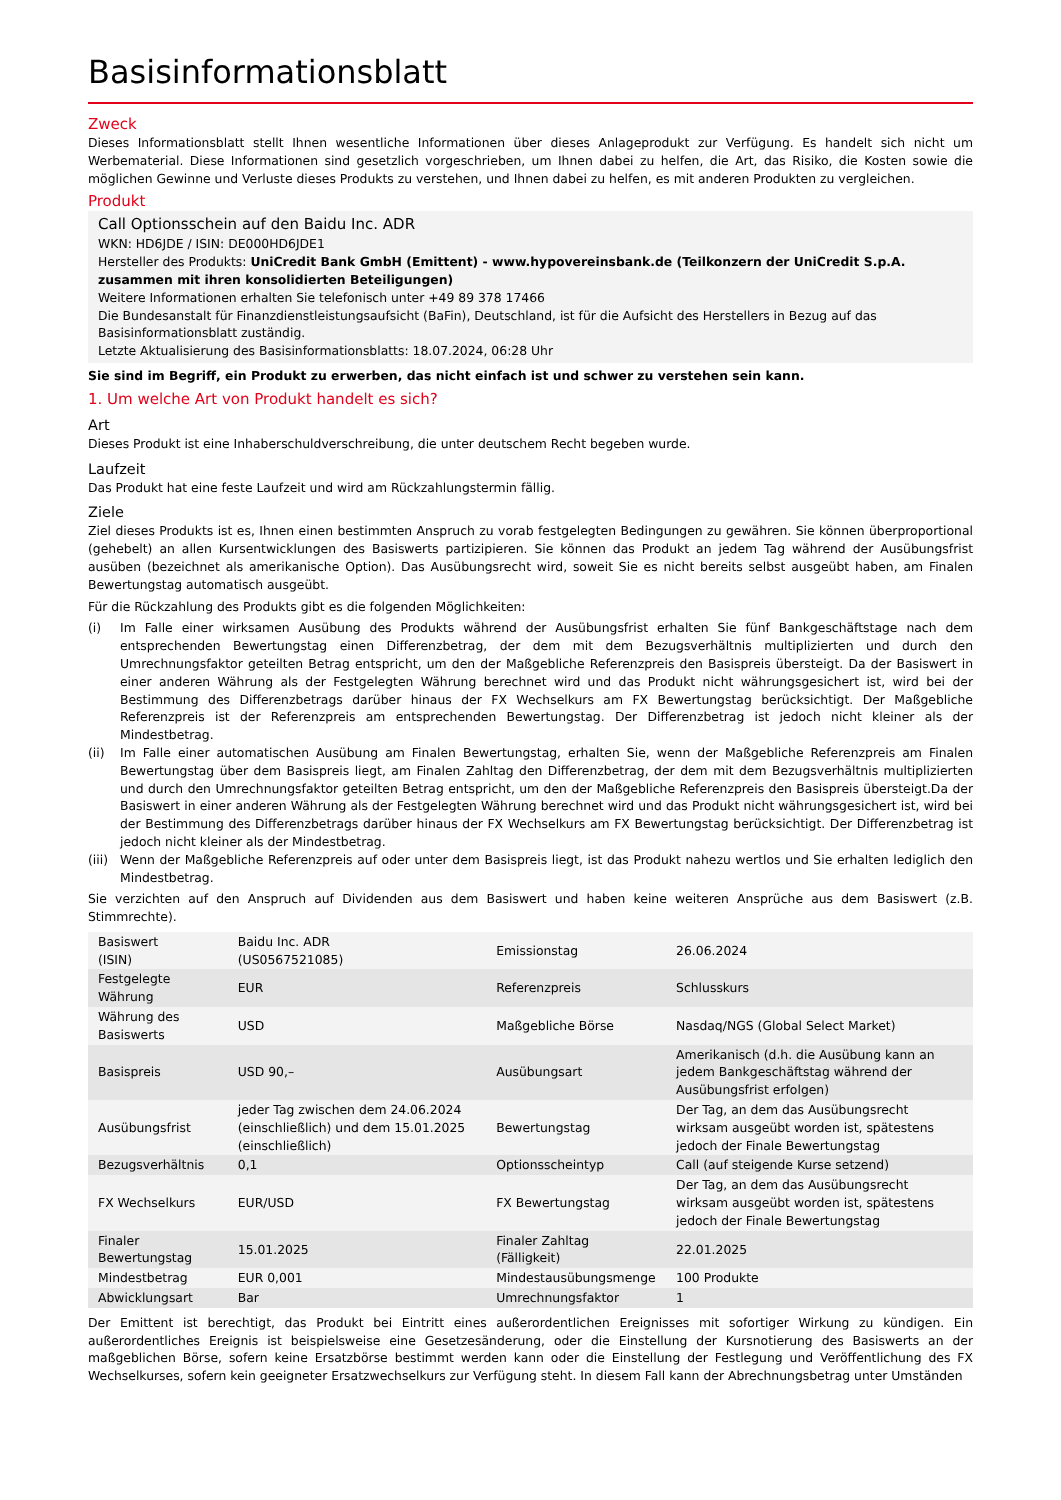Basisinformationsblatt
Zweck
Dieses Informationsblatt stellt Ihnen wesentliche Informationen über dieses Anlageprodukt zur Verfügung. Es handelt sich nicht um Werbematerial. Diese Informationen sind gesetzlich vorgeschrieben, um Ihnen dabei zu helfen, die Art, das Risiko, die Kosten sowie die möglichen Gewinne und Verluste dieses Produkts zu verstehen, und Ihnen dabei zu helfen, es mit anderen Produkten zu vergleichen.
Produkt
Call Optionsschein auf den Baidu Inc. ADR
WKN: HD6JDE / ISIN: DE000HD6JDE1
Hersteller des Produkts: UniCredit Bank GmbH (Emittent) - www.hypovereinsbank.de (Teilkonzern der UniCredit S.p.A. zusammen mit ihren konsolidierten Beteiligungen)
Weitere Informationen erhalten Sie telefonisch unter +49 89 378 17466
Die Bundesanstalt für Finanzdienstleistungsaufsicht (BaFin), Deutschland, ist für die Aufsicht des Herstellers in Bezug auf das Basisinformationsblatt zuständig.
Letzte Aktualisierung des Basisinformationsblatts: 18.07.2024, 06:28 Uhr
Sie sind im Begriff, ein Produkt zu erwerben, das nicht einfach ist und schwer zu verstehen sein kann.
1. Um welche Art von Produkt handelt es sich?
Art
Dieses Produkt ist eine Inhaberschuldverschreibung, die unter deutschem Recht begeben wurde.
Laufzeit
Das Produkt hat eine feste Laufzeit und wird am Rückzahlungstermin fällig.
Ziele
Ziel dieses Produkts ist es, Ihnen einen bestimmten Anspruch zu vorab festgelegten Bedingungen zu gewähren. Sie können überproportional (gehebelt) an allen Kursentwicklungen des Basiswerts partizipieren. Sie können das Produkt an jedem Tag während der Ausübungsfrist ausüben (bezeichnet als amerikanische Option). Das Ausübungsrecht wird, soweit Sie es nicht bereits selbst ausgeübt haben, am Finalen Bewertungstag automatisch ausgeübt.
Für die Rückzahlung des Produkts gibt es die folgenden Möglichkeiten:
(i) Im Falle einer wirksamen Ausübung des Produkts während der Ausübungsfrist erhalten Sie fünf Bankgeschäftstage nach dem entsprechenden Bewertungstag einen Differenzbetrag, der dem mit dem Bezugsverhältnis multiplizierten und durch den Umrechnungsfaktor geteilten Betrag entspricht, um den der Maßgebliche Referenzpreis den Basispreis übersteigt. Da der Basiswert in einer anderen Währung als der Festgelegten Währung berechnet wird und das Produkt nicht währungsgesichert ist, wird bei der Bestimmung des Differenzbetrags darüber hinaus der FX Wechselkurs am FX Bewertungstag berücksichtigt. Der Maßgebliche Referenzpreis ist der Referenzpreis am entsprechenden Bewertungstag. Der Differenzbetrag ist jedoch nicht kleiner als der Mindestbetrag.
(ii) Im Falle einer automatischen Ausübung am Finalen Bewertungstag, erhalten Sie, wenn der Maßgebliche Referenzpreis am Finalen Bewertungstag über dem Basispreis liegt, am Finalen Zahltag den Differenzbetrag, der dem mit dem Bezugsverhältnis multiplizierten und durch den Umrechnungsfaktor geteilten Betrag entspricht, um den der Maßgebliche Referenzpreis den Basispreis übersteigt.Da der Basiswert in einer anderen Währung als der Festgelegten Währung berechnet wird und das Produkt nicht währungsgesichert ist, wird bei der Bestimmung des Differenzbetrags darüber hinaus der FX Wechselkurs am FX Bewertungstag berücksichtigt. Der Differenzbetrag ist jedoch nicht kleiner als der Mindestbetrag.
(iii) Wenn der Maßgebliche Referenzpreis auf oder unter dem Basispreis liegt, ist das Produkt nahezu wertlos und Sie erhalten lediglich den Mindestbetrag.
Sie verzichten auf den Anspruch auf Dividenden aus dem Basiswert und haben keine weiteren Ansprüche aus dem Basiswert (z.B. Stimmrechte).
| Basiswert (ISIN) | Baidu Inc. ADR (US0567521085) | Emissionstag | 26.06.2024 |
| Festgelegte Währung | EUR | Referenzpreis | Schlusskurs |
| Währung des Basiswerts | USD | Maßgebliche Börse | Nasdaq/NGS (Global Select Market) |
| Basispreis | USD 90,– | Ausübungsart | Amerikanisch (d.h. die Ausübung kann an jedem Bankgeschäftstag während der Ausübungsfrist erfolgen) |
| Ausübungsfrist | jeder Tag zwischen dem 24.06.2024 (einschließlich) und dem 15.01.2025 (einschließlich) | Bewertungstag | Der Tag, an dem das Ausübungsrecht wirksam ausgeübt worden ist, spätestens jedoch der Finale Bewertungstag |
| Bezugsverhältnis | 0,1 | Optionsscheintyp | Call (auf steigende Kurse setzend) |
| FX Wechselkurs | EUR/USD | FX Bewertungstag | Der Tag, an dem das Ausübungsrecht wirksam ausgeübt worden ist, spätestens jedoch der Finale Bewertungstag |
| Finaler Bewertungstag | 15.01.2025 | Finaler Zahltag (Fälligkeit) | 22.01.2025 |
| Mindestbetrag | EUR 0,001 | Mindestausübungsmenge | 100 Produkte |
| Abwicklungsart | Bar | Umrechnungsfaktor | 1 |
Der Emittent ist berechtigt, das Produkt bei Eintritt eines außerordentlichen Ereignisses mit sofortiger Wirkung zu kündigen. Ein außerordentliches Ereignis ist beispielsweise eine Gesetzesänderung, oder die Einstellung der Kursnotierung des Basiswerts an der maßgeblichen Börse, sofern keine Ersatzbörse bestimmt werden kann oder die Einstellung der Festlegung und Veröffentlichung des FX Wechselkurses, sofern kein geeigneter Ersatzwechselkurs zur Verfügung steht. In diesem Fall kann der Abrechnungsbetrag unter Umständen